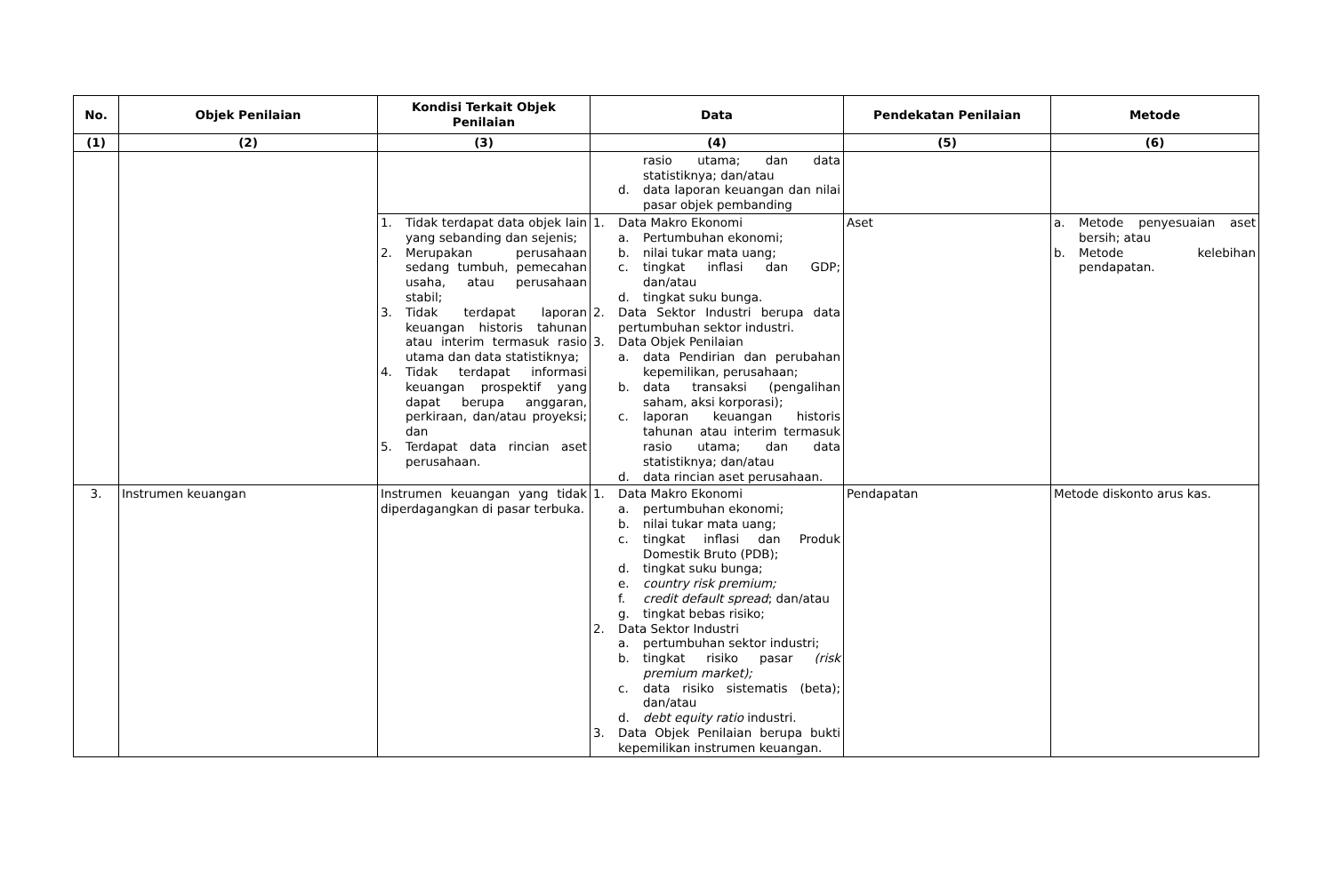| No. | Objek Penilaian | Kondisi Terkait Objek Penilaian | Data | Pendekatan Penilaian | Metode |
| --- | --- | --- | --- | --- | --- |
| (1) | (2) | (3) | (4) | (5) | (6) |
| | | | rasio utama; dan data statistiknya; dan/atau d. data laporan keuangan dan nilai pasar objek pembanding | | |
| | | 1. Tidak terdapat data objek lain yang sebanding dan sejenis; 2. Merupakan perusahaan sedang tumbuh, pemecahan usaha, atau perusahaan stabil; 3. Tidak terdapat laporan keuangan historis tahunan atau interim termasuk rasio utama dan data statistiknya; 4. Tidak terdapat informasi keuangan prospektif yang dapat berupa anggaran, perkiraan, dan/atau proyeksi; dan 5. Terdapat data rincian aset perusahaan. | 1. Data Makro Ekonomi a. Pertumbuhan ekonomi; b. nilai tukar mata uang; c. tingkat inflasi dan GDP; dan/atau d. tingkat suku bunga. 2. Data Sektor Industri berupa data pertumbuhan sektor industri. 3. Data Objek Penilaian a. data Pendirian dan perubahan kepemilikan, perusahaan; b. data transaksi (pengalihan saham, aksi korporasi); c. laporan keuangan historis tahunan atau interim termasuk rasio utama; dan data statistiknya; dan/atau d. data rincian aset perusahaan. | Aset | a. Metode penyesuaian aset bersih; atau b. Metode kelebihan pendapatan. |
| 3. | Instrumen keuangan | Instrumen keuangan yang tidak diperdagangkan di pasar terbuka. | 1. Data Makro Ekonomi a. pertumbuhan ekonomi; b. nilai tukar mata uang; c. tingkat inflasi dan Produk Domestik Bruto (PDB); d. tingkat suku bunga; e. country risk premium; f. credit default spread ; dan/atau g. tingkat bebas risiko; 2. Data Sektor Industri a. pertumbuhan sektor industri; b. tingkat risiko pasar (risk premium market); c. data risiko sistematis (beta); dan/atau d. debt equity ratio industri. 3. Data Objek Penilaian berupa bukti kepemilikan instrumen keuangan. | Pendapatan | Metode diskonto arus kas. |